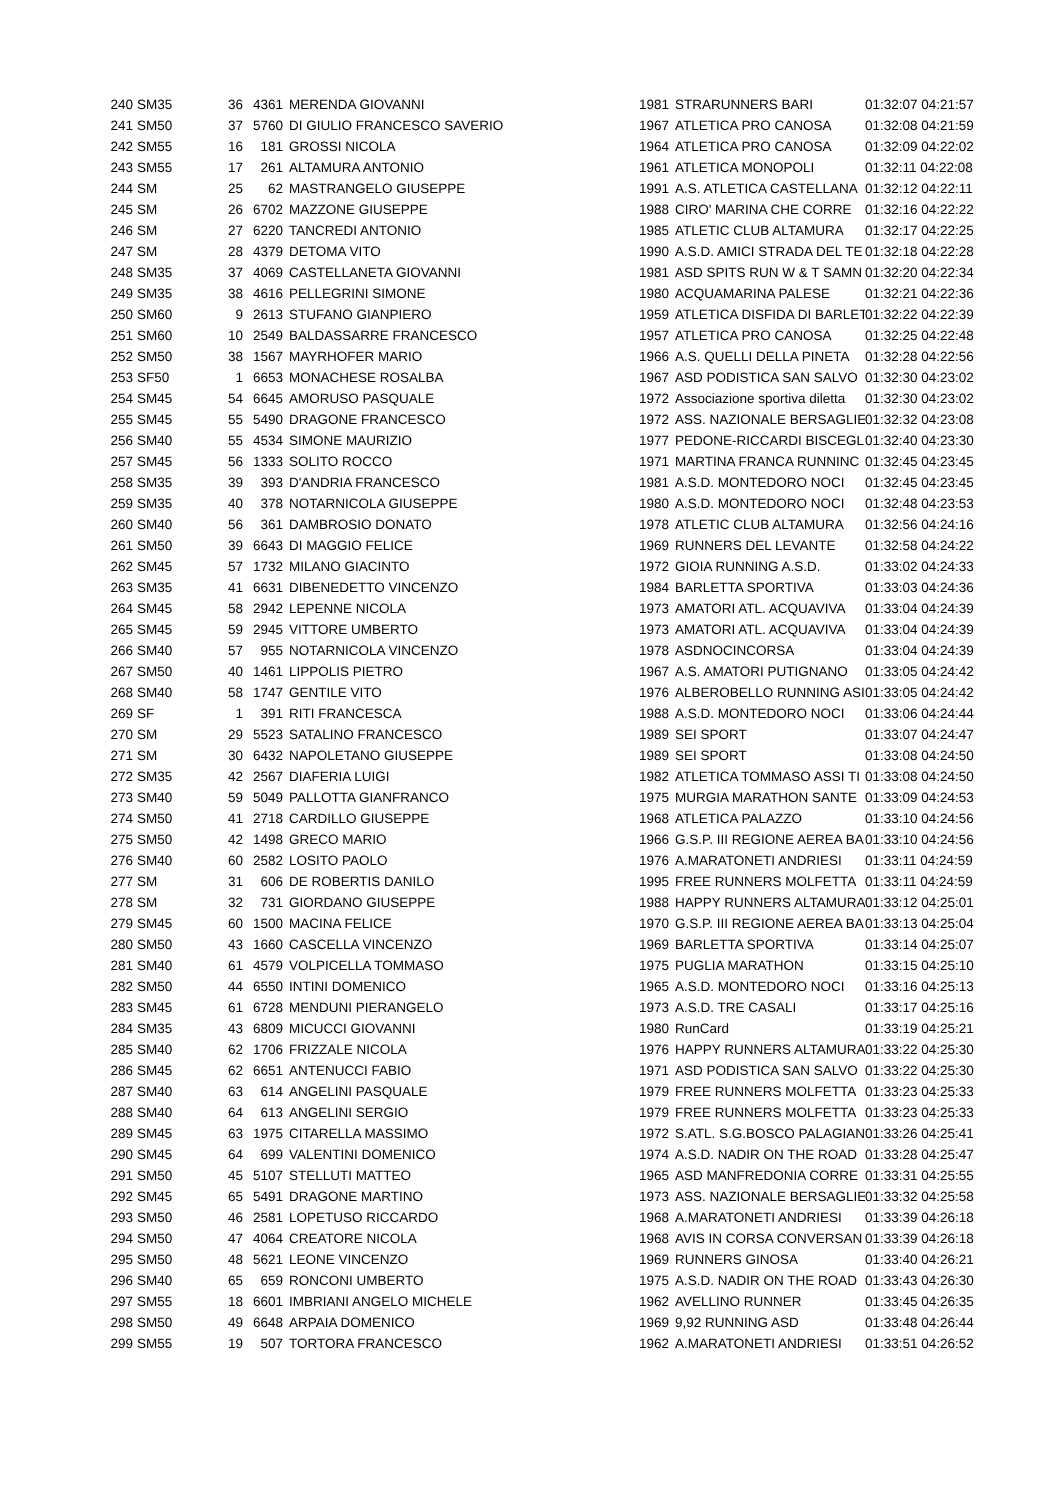| 240 | SM35 | 36 | 4361 | MERENDA GIOVANNI | 1981 | STRARUNNERS BARI | 01:32:07 04:21:57 |
| 241 | SM50 | 37 | 5760 | DI GIULIO FRANCESCO SAVERIO | 1967 | ATLETICA PRO CANOSA | 01:32:08 04:21:59 |
| 242 | SM55 | 16 | 181 | GROSSI NICOLA | 1964 | ATLETICA PRO CANOSA | 01:32:09 04:22:02 |
| 243 | SM55 | 17 | 261 | ALTAMURA ANTONIO | 1961 | ATLETICA MONOPOLI | 01:32:11 04:22:08 |
| 244 | SM | 25 | 62 | MASTRANGELO GIUSEPPE | 1991 | A.S. ATLETICA CASTELLANA | 01:32:12 04:22:11 |
| 245 | SM | 26 | 6702 | MAZZONE GIUSEPPE | 1988 | CIRO' MARINA CHE CORRE | 01:32:16 04:22:22 |
| 246 | SM | 27 | 6220 | TANCREDI ANTONIO | 1985 | ATLETIC CLUB ALTAMURA | 01:32:17 04:22:25 |
| 247 | SM | 28 | 4379 | DETOMA VITO | 1990 | A.S.D. AMICI STRADA DEL TE | 01:32:18 04:22:28 |
| 248 | SM35 | 37 | 4069 | CASTELLANETA GIOVANNI | 1981 | ASD SPITS RUN W & T SAMN | 01:32:20 04:22:34 |
| 249 | SM35 | 38 | 4616 | PELLEGRINI SIMONE | 1980 | ACQUAMARINA PALESE | 01:32:21 04:22:36 |
| 250 | SM60 | 9 | 2613 | STUFANO GIANPIERO | 1959 | ATLETICA DISFIDA DI BARLET | 01:32:22 04:22:39 |
| 251 | SM60 | 10 | 2549 | BALDASSARRE FRANCESCO | 1957 | ATLETICA PRO CANOSA | 01:32:25 04:22:48 |
| 252 | SM50 | 38 | 1567 | MAYRHOFER MARIO | 1966 | A.S. QUELLI DELLA PINETA | 01:32:28 04:22:56 |
| 253 | SF50 | 1 | 6653 | MONACHESE ROSALBA | 1967 | ASD PODISTICA SAN SALVO | 01:32:30 04:23:02 |
| 254 | SM45 | 54 | 6645 | AMORUSO PASQUALE | 1972 | Associazione sportiva diletta | 01:32:30 04:23:02 |
| 255 | SM45 | 55 | 5490 | DRAGONE FRANCESCO | 1972 | ASS. NAZIONALE BERSAGLIE | 01:32:32 04:23:08 |
| 256 | SM40 | 55 | 4534 | SIMONE MAURIZIO | 1977 | PEDONE-RICCARDI BISCEGLI | 01:32:40 04:23:30 |
| 257 | SM45 | 56 | 1333 | SOLITO ROCCO | 1971 | MARTINA FRANCA RUNNINC | 01:32:45 04:23:45 |
| 258 | SM35 | 39 | 393 | D'ANDRIA FRANCESCO | 1981 | A.S.D. MONTEDORO NOCI | 01:32:45 04:23:45 |
| 259 | SM35 | 40 | 378 | NOTARNICOLA GIUSEPPE | 1980 | A.S.D. MONTEDORO NOCI | 01:32:48 04:23:53 |
| 260 | SM40 | 56 | 361 | DAMBROSIO DONATO | 1978 | ATLETIC CLUB ALTAMURA | 01:32:56 04:24:16 |
| 261 | SM50 | 39 | 6643 | DI MAGGIO FELICE | 1969 | RUNNERS DEL LEVANTE | 01:32:58 04:24:22 |
| 262 | SM45 | 57 | 1732 | MILANO GIACINTO | 1972 | GIOIA RUNNING A.S.D. | 01:33:02 04:24:33 |
| 263 | SM35 | 41 | 6631 | DIBENEDETTO VINCENZO | 1984 | BARLETTA SPORTIVA | 01:33:03 04:24:36 |
| 264 | SM45 | 58 | 2942 | LEPENNE NICOLA | 1973 | AMATORI ATL. ACQUAVIVA | 01:33:04 04:24:39 |
| 265 | SM45 | 59 | 2945 | VITTORE UMBERTO | 1973 | AMATORI ATL. ACQUAVIVA | 01:33:04 04:24:39 |
| 266 | SM40 | 57 | 955 | NOTARNICOLA VINCENZO | 1978 | ASDNOCINCORSA | 01:33:04 04:24:39 |
| 267 | SM50 | 40 | 1461 | LIPPOLIS PIETRO | 1967 | A.S. AMATORI PUTIGNANO | 01:33:05 04:24:42 |
| 268 | SM40 | 58 | 1747 | GENTILE VITO | 1976 | ALBEROBELLO RUNNING ASI | 01:33:05 04:24:42 |
| 269 | SF | 1 | 391 | RITI FRANCESCA | 1988 | A.S.D. MONTEDORO NOCI | 01:33:06 04:24:44 |
| 270 | SM | 29 | 5523 | SATALINO FRANCESCO | 1989 | SEI SPORT | 01:33:07 04:24:47 |
| 271 | SM | 30 | 6432 | NAPOLETANO GIUSEPPE | 1989 | SEI SPORT | 01:33:08 04:24:50 |
| 272 | SM35 | 42 | 2567 | DIAFERIA LUIGI | 1982 | ATLETICA TOMMASO ASSI TI | 01:33:08 04:24:50 |
| 273 | SM40 | 59 | 5049 | PALLOTTA GIANFRANCO | 1975 | MURGIA MARATHON SANTE | 01:33:09 04:24:53 |
| 274 | SM50 | 41 | 2718 | CARDILLO GIUSEPPE | 1968 | ATLETICA PALAZZO | 01:33:10 04:24:56 |
| 275 | SM50 | 42 | 1498 | GRECO MARIO | 1966 | G.S.P. III REGIONE AEREA BA | 01:33:10 04:24:56 |
| 276 | SM40 | 60 | 2582 | LOSITO PAOLO | 1976 | A.MARATONETI ANDRIESI | 01:33:11 04:24:59 |
| 277 | SM | 31 | 606 | DE ROBERTIS DANILO | 1995 | FREE RUNNERS MOLFETTA | 01:33:11 04:24:59 |
| 278 | SM | 32 | 731 | GIORDANO GIUSEPPE | 1988 | HAPPY RUNNERS ALTAMURA | 01:33:12 04:25:01 |
| 279 | SM45 | 60 | 1500 | MACINA FELICE | 1970 | G.S.P. III REGIONE AEREA BA | 01:33:13 04:25:04 |
| 280 | SM50 | 43 | 1660 | CASCELLA VINCENZO | 1969 | BARLETTA SPORTIVA | 01:33:14 04:25:07 |
| 281 | SM40 | 61 | 4579 | VOLPICELLA TOMMASO | 1975 | PUGLIA MARATHON | 01:33:15 04:25:10 |
| 282 | SM50 | 44 | 6550 | INTINI DOMENICO | 1965 | A.S.D. MONTEDORO NOCI | 01:33:16 04:25:13 |
| 283 | SM45 | 61 | 6728 | MENDUNI PIERANGELO | 1973 | A.S.D. TRE CASALI | 01:33:17 04:25:16 |
| 284 | SM35 | 43 | 6809 | MICUCCI GIOVANNI | 1980 | RunCard | 01:33:19 04:25:21 |
| 285 | SM40 | 62 | 1706 | FRIZZALE NICOLA | 1976 | HAPPY RUNNERS ALTAMURA | 01:33:22 04:25:30 |
| 286 | SM45 | 62 | 6651 | ANTENUCCI FABIO | 1971 | ASD PODISTICA SAN SALVO | 01:33:22 04:25:30 |
| 287 | SM40 | 63 | 614 | ANGELINI PASQUALE | 1979 | FREE RUNNERS MOLFETTA | 01:33:23 04:25:33 |
| 288 | SM40 | 64 | 613 | ANGELINI SERGIO | 1979 | FREE RUNNERS MOLFETTA | 01:33:23 04:25:33 |
| 289 | SM45 | 63 | 1975 | CITARELLA MASSIMO | 1972 | S.ATL. S.G.BOSCO PALAGIAN | 01:33:26 04:25:41 |
| 290 | SM45 | 64 | 699 | VALENTINI DOMENICO | 1974 | A.S.D. NADIR ON THE ROAD | 01:33:28 04:25:47 |
| 291 | SM50 | 45 | 5107 | STELLUTI MATTEO | 1965 | ASD MANFREDONIA CORRE | 01:33:31 04:25:55 |
| 292 | SM45 | 65 | 5491 | DRAGONE MARTINO | 1973 | ASS. NAZIONALE BERSAGLIE | 01:33:32 04:25:58 |
| 293 | SM50 | 46 | 2581 | LOPETUSO RICCARDO | 1968 | A.MARATONETI ANDRIESI | 01:33:39 04:26:18 |
| 294 | SM50 | 47 | 4064 | CREATORE NICOLA | 1968 | AVIS IN CORSA CONVERSAN | 01:33:39 04:26:18 |
| 295 | SM50 | 48 | 5621 | LEONE VINCENZO | 1969 | RUNNERS GINOSA | 01:33:40 04:26:21 |
| 296 | SM40 | 65 | 659 | RONCONI UMBERTO | 1975 | A.S.D. NADIR ON THE ROAD | 01:33:43 04:26:30 |
| 297 | SM55 | 18 | 6601 | IMBRIANI ANGELO MICHELE | 1962 | AVELLINO RUNNER | 01:33:45 04:26:35 |
| 298 | SM50 | 49 | 6648 | ARPAIA DOMENICO | 1969 | 9,92 RUNNING ASD | 01:33:48 04:26:44 |
| 299 | SM55 | 19 | 507 | TORTORA FRANCESCO | 1962 | A.MARATONETI ANDRIESI | 01:33:51 04:26:52 |